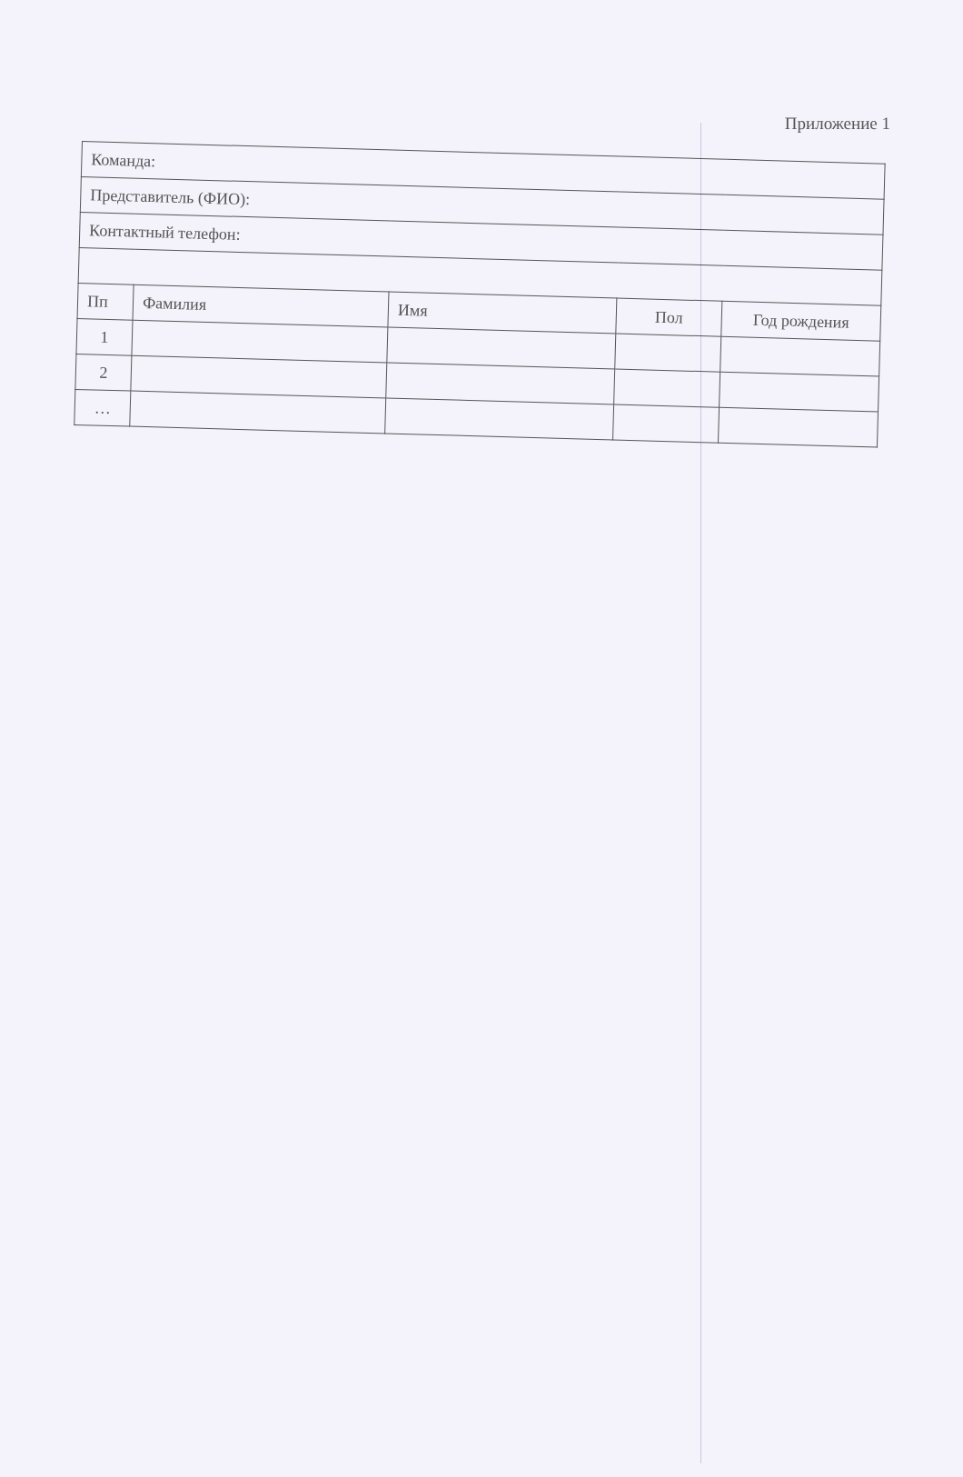Приложение 1
| Команда: | | | | |
| Представитель (ФИО): | | | | |
| Контактный телефон: | | | | |
| Пп | Фамилия | Имя | Пол | Год рождения |
| 1 | | | | |
| 2 | | | | |
| … | | | | |